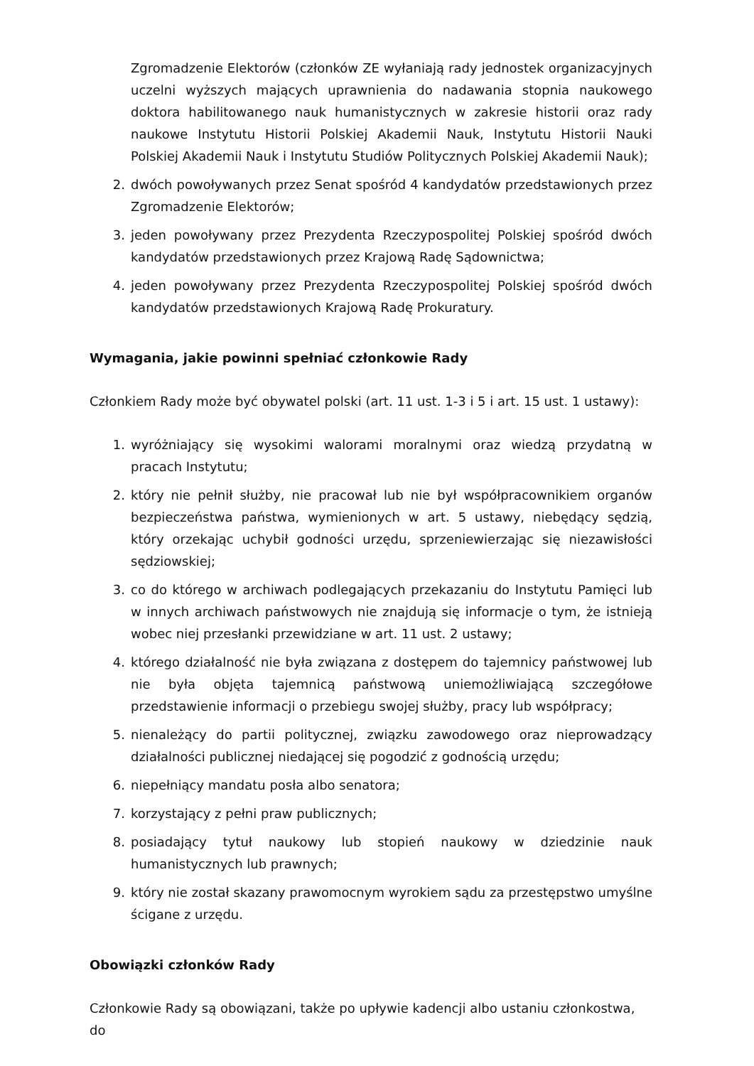Zgromadzenie Elektorów (członków ZE wyłaniają rady jednostek organizacyjnych uczelni wyższych mających uprawnienia do nadawania stopnia naukowego doktora habilitowanego nauk humanistycznych w zakresie historii oraz rady naukowe Instytutu Historii Polskiej Akademii Nauk, Instytutu Historii Nauki Polskiej Akademii Nauk i Instytutu Studiów Politycznych Polskiej Akademii Nauk);
2. dwóch powoływanych przez Senat spośród 4 kandydatów przedstawionych przez Zgromadzenie Elektorów;
3. jeden powoływany przez Prezydenta Rzeczypospolitej Polskiej spośród dwóch kandydatów przedstawionych przez Krajową Radę Sądownictwa;
4. jeden powoływany przez Prezydenta Rzeczypospolitej Polskiej spośród dwóch kandydatów przedstawionych Krajową Radę Prokuratury.
Wymagania, jakie powinni spełniać członkowie Rady
Członkiem Rady może być obywatel polski (art. 11 ust. 1-3 i 5 i art. 15 ust. 1 ustawy):
1. wyróżniający się wysokimi walorami moralnymi oraz wiedzą przydatną w pracach Instytutu;
2. który nie pełnił służby, nie pracował lub nie był współpracownikiem organów bezpieczeństwa państwa, wymienionych w art. 5 ustawy, niebędący sędzią, który orzekając uchybił godności urzędu, sprzeniewierzając się niezawisłości sędziowskiej;
3. co do którego w archiwach podlegających przekazaniu do Instytutu Pamięci lub w innych archiwach państwowych nie znajdują się informacje o tym, że istnieją wobec niej przesłanki przewidziane w art. 11 ust. 2 ustawy;
4. którego działalność nie była związana z dostępem do tajemnicy państwowej lub nie była objęta tajemnicą państwową uniemożliwiającą szczegółowe przedstawienie informacji o przebiegu swojej służby, pracy lub współpracy;
5. nienależący do partii politycznej, związku zawodowego oraz nieprowadzący działalności publicznej niedającej się pogodzić z godnością urzędu;
6. niepełniący mandatu posła albo senatora;
7. korzystający z pełni praw publicznych;
8. posiadający tytuł naukowy lub stopień naukowy w dziedzinie nauk humanistycznych lub prawnych;
9. który nie został skazany prawomocnym wyrokiem sądu za przestępstwo umyślne ścigane z urzędu.
Obowiązki członków Rady
Członkowie Rady są obowiązani, także po upływie kadencji albo ustaniu członkostwa, do